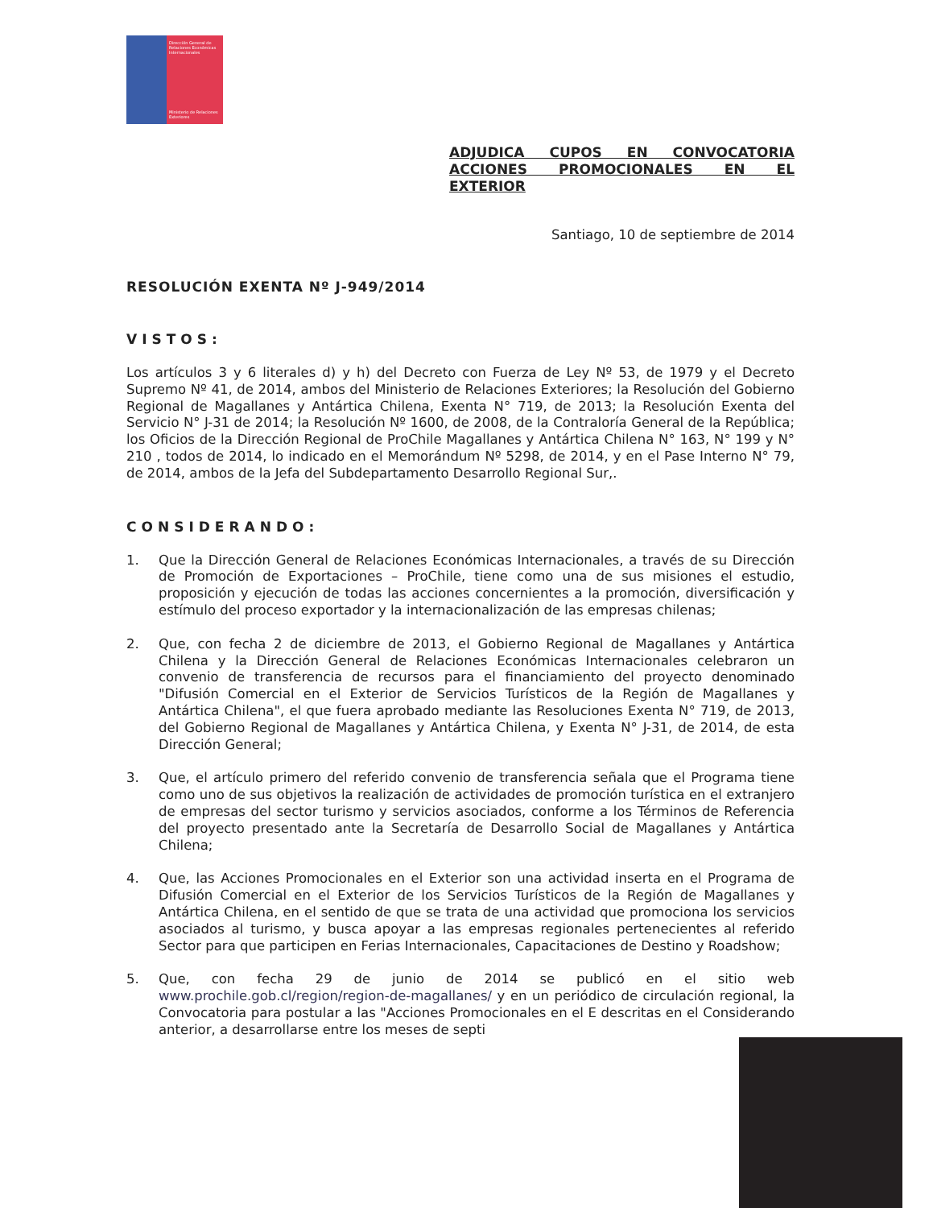Dirección General de Relaciones Económicas Internacionales
Ministerio de Relaciones Exteriores
ADJUDICA CUPOS EN CONVOCATORIA ACCIONES PROMOCIONALES EN EL
EXTERIOR
Santiago, 10 de septiembre de 2014
RESOLUCIÓN EXENTA Nº J-949/2014
VISTOS:
Los artículos 3 y 6 literales d) y h) del Decreto con Fuerza de Ley Nº 53, de 1979 y el Decreto Supremo Nº 41, de 2014, ambos del Ministerio de Relaciones Exteriores; la Resolución del Gobierno Regional de Magallanes y Antártica Chilena, Exenta N° 719, de 2013; la Resolución Exenta del Servicio N° J-31 de 2014; la Resolución Nº 1600, de 2008, de la Contraloría General de la República; los Oficios de la Dirección Regional de ProChile Magallanes y Antártica Chilena N° 163, N° 199 y N° 210 , todos de 2014, lo indicado en el Memorándum Nº 5298, de 2014, y en el Pase Interno N° 79, de 2014, ambos de la Jefa del Subdepartamento Desarrollo Regional Sur,.
CONSIDERANDO:
1. Que la Dirección General de Relaciones Económicas Internacionales, a través de su Dirección de Promoción de Exportaciones – ProChile, tiene como una de sus misiones el estudio, proposición y ejecución de todas las acciones concernientes a la promoción, diversificación y estímulo del proceso exportador y la internacionalización de las empresas chilenas;
2. Que, con fecha 2 de diciembre de 2013, el Gobierno Regional de Magallanes y Antártica Chilena y la Dirección General de Relaciones Económicas Internacionales celebraron un convenio de transferencia de recursos para el financiamiento del proyecto denominado "Difusión Comercial en el Exterior de Servicios Turísticos de la Región de Magallanes y Antártica Chilena", el que fuera aprobado mediante las Resoluciones Exenta N° 719, de 2013, del Gobierno Regional de Magallanes y Antártica Chilena, y Exenta N° J-31, de 2014, de esta Dirección General;
3. Que, el artículo primero del referido convenio de transferencia señala que el Programa tiene como uno de sus objetivos la realización de actividades de promoción turística en el extranjero de empresas del sector turismo y servicios asociados, conforme a los Términos de Referencia del proyecto presentado ante la Secretaría de Desarrollo Social de Magallanes y Antártica Chilena;
4. Que, las Acciones Promocionales en el Exterior son una actividad inserta en el Programa de Difusión Comercial en el Exterior de los Servicios Turísticos de la Región de Magallanes y Antártica Chilena, en el sentido de que se trata de una actividad que promociona los servicios asociados al turismo, y busca apoyar a las empresas regionales pertenecientes al referido Sector para que participen en Ferias Internacionales, Capacitaciones de Destino y Roadshow;
5. Que, con fecha 29 de junio de 2014 se publicó en el sitio web www.prochile.gob.cl/region/region-de-magallanes/ y en un periódico de circulación regional, la Convocatoria para postular a las "Acciones Promocionales en el E descritas en el Considerando anterior, a desarrollarse entre los meses de septi